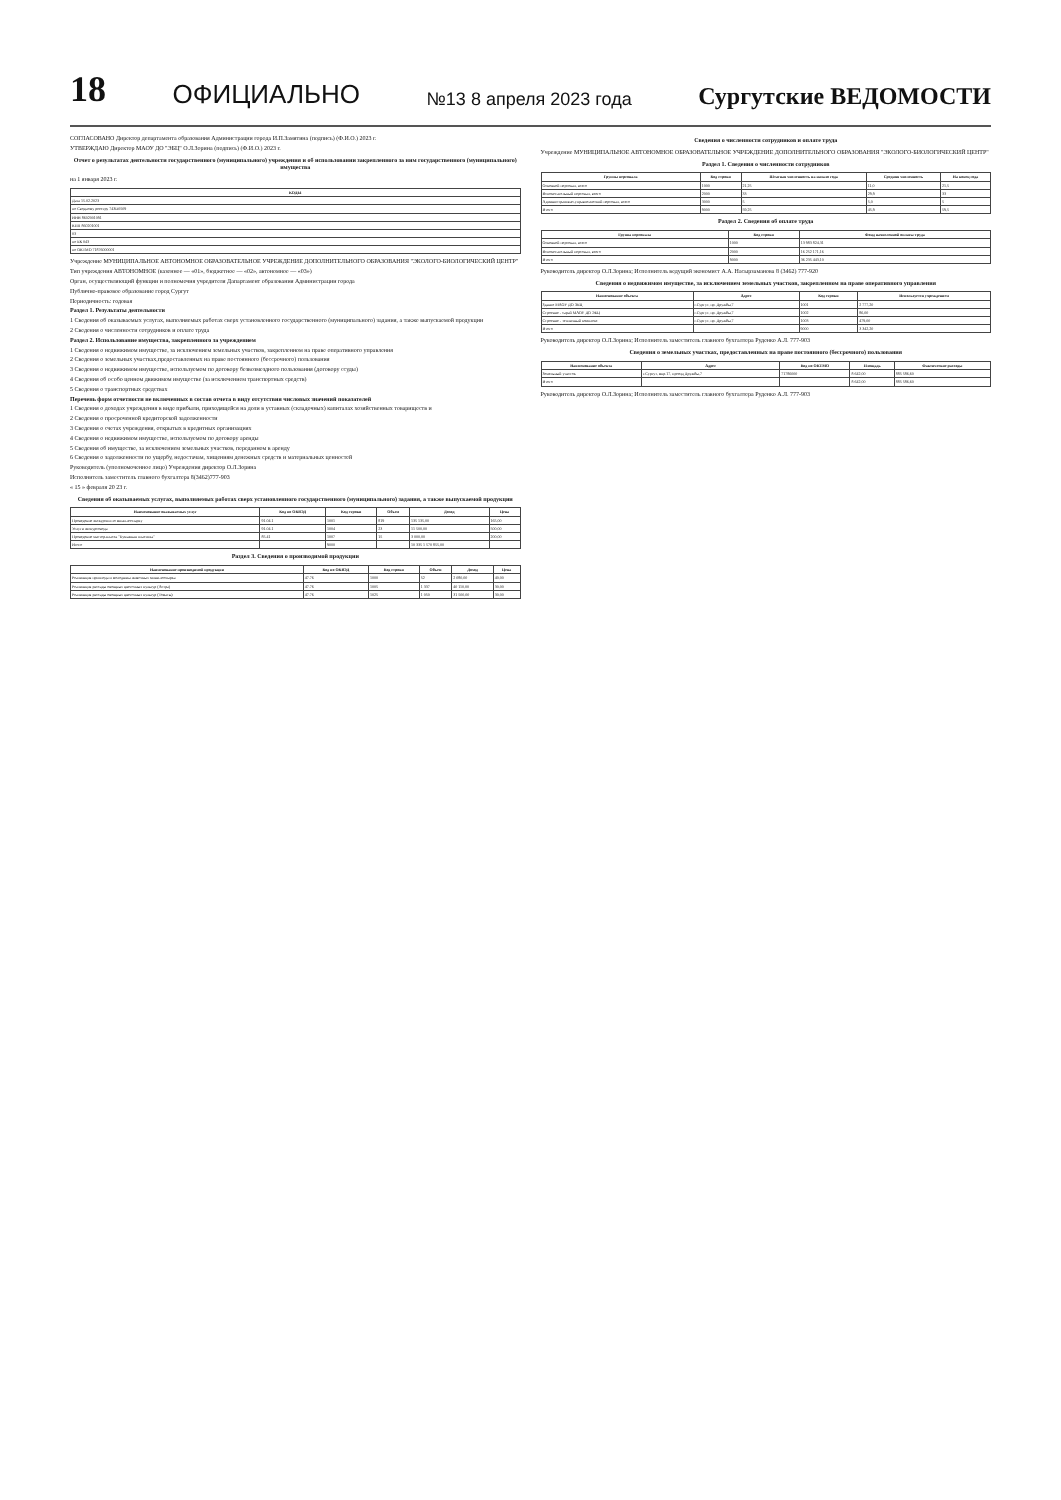18 ОФИЦИАЛЬНО №13 8 апреля 2023 года Сургутские ВЕДОМОСТИ
СОГЛАСОВАНО Директор департамента образования Администрации города И.П.Замятина (подпись) (Ф.И.О.) 2023 г.
УТВЕРЖДАЮ Директор МАОУ ДО "ЭБЦ" О.Л.Зорина (подпись) (Ф.И.О.) 2023 г.
Отчет о результатах деятельности государственного (муниципального) учреждения и об использовании закрепленного за ним государственного (муниципального) имущества
на 1 января 2023 г.
| КОДЫ |
| --- |
| Дата 15.02.2023 |
| по Сводному реестру 743D0509 |
| ИНН 8602001091 |
| КПП 860201001 |
| 03 |
| по БК 043 |
| по ОКТМО 71876000001 |
Учреждение МУНИЦИПАЛЬНОЕ АВТОНОМНОЕ ОБРАЗОВАТЕЛЬНОЕ УЧРЕЖДЕНИЕ ДОПОЛНИТЕЛЬНОГО ОБРАЗОВАНИЯ "ЭКОЛОГО-БИОЛОГИЧЕСКИЙ ЦЕНТР"
Тип учреждения АВТОНОМНОЕ (казенное — «01», бюджетное — «02», автономное — «03»)
Орган, осуществляющий функции и полномочия учредителя Дапартамент образования Администрации города
Публично-правовое образование город Сургут
Периодичность: годовая
Раздел 1. Результаты деятельности
1 Сведения об оказываемых услугах, выполняемых работах сверх установленного государственного (муниципального) задания, а также выпускаемой продукции
2 Сведения о численности сотрудников и оплате труда
Раздел 2. Использование имущества, закрепленного за учреждением
1 Сведения о недвижимом имуществе, за исключением земельных участков, закрепленном на праве оперативного управления
2 Сведения о земельных участках,предоставленных на праве постоянного (бессрочного) пользования
3 Сведения о недвижимом имуществе, используемом по договору безвозмездного пользования (договору ссуды)
4 Сведения об особо ценном движимом имуществе (за исключением транспортных средств)
5 Сведения о транспортных средствах
Перечень форм отчетности не включенных в состав отчета в виду отсутствия числовых значений показателей
1 Сведения о доходах учреждения в виде прибыли, приходящейся на доли в уставных (складочных) капиталах хозяйственных товариществ и
2 Сведения о просроченной кредиторской задолженности
3 Сведения о счетах учреждения, открытых в кредитных организациях
4 Сведения о недвижимом имуществе, используемом по договору аренды
5 Сведения об имуществе, за исключением земельных участков, переданном в аренду
6 Сведения о задолженности по ущербу, недостачам, хищениям денежных средств и материальных ценностей
Руководитель (уполномоченное лицо) Учреждения директор О.Л.Зорина
Исполнитель заместитель главного бухгалтера 8(3462)777-903
« 15 » февраля 20 23 г.
Сведения об оказываемых услугах, выполняемых работах сверх установленного государственного (муниципального) задания, а также выпускаемой продукции
| Наименование оказываемых услуг | Код по ОКВЭД | Код строки | Объем | Доход | Цена |
| --- | --- | --- | --- | --- | --- |
| Проведение экскурсии по мини-зоопарку | 91.04.1 | 1001 | 819 | 135 135,00 | 165,00 |
| Услуги экскурсовода | 91.04.1 | 1004 | 23 | 11 500,00 | 500,00 |
| Проведение мастер-класса "Бумажная пластика" | 85.41 | 1007 | 15 | 3 000,00 | 200,00 |
| Итого | | 9000 | | 10 335 1 570 855,00 | |
Раздел 3. Сведения о производимой продукции
| Наименование производимой продукции | Код по ОКВЭД | Код строки | Объем | Доход | Цена |
| --- | --- | --- | --- | --- | --- |
| Реализация приплода и молодняка животных мини-зоопарка | 47.76 | 1000 | 52 | 2 080,00 | 40,00 |
| Реализация рассады овощных цветочных культур (Астра) | 47.76 | 1005 | 1 337 | 40 110,00 | 30,00 |
| Реализация рассады овощных цветочных культур (Томаты) | 47.76 | 1025 | 1 050 | 31 500,00 | 30,00 |
Сведения о численности сотрудников и оплате труда
Учреждение МУНИЦИПАЛЬНОЕ АВТОНОМНОЕ ОБРАЗОВАТЕЛЬНОЕ УЧРЕЖДЕНИЕ ДОПОЛНИТЕЛЬНОГО ОБРАЗОВАНИЯ "ЭКОЛОГО-БИОЛОГИЧЕСКИЙ ЦЕНТР"
Раздел 1. Сведения о численности сотрудников
| Группы персонала | Код строки | Штатная численность на начало года | Средняя численность | На конец года |
| --- | --- | --- | --- | --- |
| Основной персонал, всего | 1000 | 21,25 | 11,0 | 21,5 |
| Вспомогательный персонал, всего | 2000 | 33 | 29,9 | 33 |
| Административно-управленческий персонал, всего | 3000 | 5 | 5,0 | 5 |
| Итого | 9000 | 59,25 | 45,9 | 59,5 |
Раздел 2. Сведения об оплате труда
| Группа персонала | Код строки | Фонд начисленной оплаты труда |
| --- | --- | --- |
| Основной персонал, всего | 1000 | 13 983 824,31 |
| Вспомогательный персонал, всего | 2000 | 16 252 171,16 |
| Итого | 9000 | 36 235 443,10 |
Руководитель директор О.Л.Зорина; Исполнитель ведущий экономист А.А. Насырзаманова 8 (3462) 777-920
Сведения о недвижимом имуществе, за исключением земельных участков, закрепленном на праве оперативного управления
| Наименование объекта | Адрес | Код строки | Используется учреждением |
| --- | --- | --- | --- |
| Здание МАОУ ДО ЭБЦ | г.Сургут, пр. Дружбы,7 | 1001 | 2 777,20 |
| Строение - сарай МАОУ ДО ЭБЦ | г.Сургут, пр. Дружбы,7 | 1002 | 86,00 |
| Строение - тепличный комплекс | г.Сургут, пр. Дружбы,7 | 1003 | 479,00 |
| Итого | | 9000 | 3 342,20 |
Руководитель директор О.Л.Зорина; Исполнитель заместитель главного бухгалтера Руденко А.Л. 777-903
Сведения о земельных участках, предоставленных на праве постоянного (бессрочного) пользования
| Наименование объекта | Адрес | Код по ОКТМО | Площадь | Фактические расходы |
| --- | --- | --- | --- | --- |
| Земельный участок | г.Сургут, мкр.17, проезд Дружбы,7 | 71786000 | 8 642,00 | 885 586,60 |
| Итого | | | 8 642,00 | 885 586,60 |
Руководитель директор О.Л.Зорина; Исполнитель заместитель главного бухгалтера Руденко А.Л. 777-903